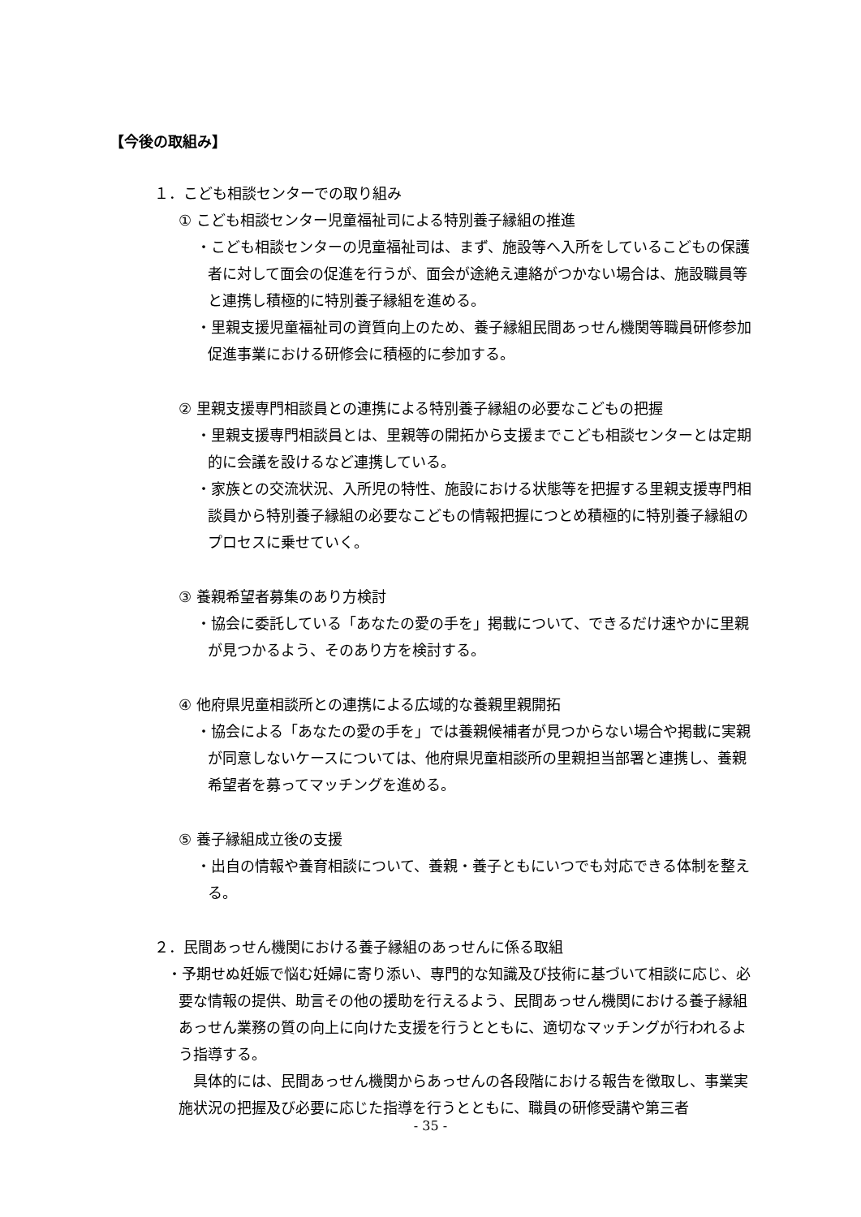【今後の取組み】
１．こども相談センターでの取り組み
① こども相談センター児童福祉司による特別養子縁組の推進
・こども相談センターの児童福祉司は、まず、施設等へ入所をしているこどもの保護者に対して面会の促進を行うが、面会が途絶え連絡がつかない場合は、施設職員等と連携し積極的に特別養子縁組を進める。
・里親支援児童福祉司の資質向上のため、養子縁組民間あっせん機関等職員研修参加促進事業における研修会に積極的に参加する。
② 里親支援専門相談員との連携による特別養子縁組の必要なこどもの把握
・里親支援専門相談員とは、里親等の開拓から支援までこども相談センターとは定期的に会議を設けるなど連携している。
・家族との交流状況、入所児の特性、施設における状態等を把握する里親支援専門相談員から特別養子縁組の必要なこどもの情報把握につとめ積極的に特別養子縁組のプロセスに乗せていく。
③ 養親希望者募集のあり方検討
・協会に委託している「あなたの愛の手を」掲載について、できるだけ速やかに里親が見つかるよう、そのあり方を検討する。
④ 他府県児童相談所との連携による広域的な養親里親開拓
・協会による「あなたの愛の手を」では養親候補者が見つからない場合や掲載に実親が同意しないケースについては、他府県児童相談所の里親担当部署と連携し、養親希望者を募ってマッチングを進める。
⑤ 養子縁組成立後の支援
・出自の情報や養育相談について、養親・養子ともにいつでも対応できる体制を整える。
２．民間あっせん機関における養子縁組のあっせんに係る取組
・予期せぬ妊娠で悩む妊婦に寄り添い、専門的な知識及び技術に基づいて相談に応じ、必要な情報の提供、助言その他の援助を行えるよう、民間あっせん機関における養子縁組あっせん業務の質の向上に向けた支援を行うとともに、適切なマッチングが行われるよう指導する。
具体的には、民間あっせん機関からあっせんの各段階における報告を徴取し、事業実施状況の把握及び必要に応じた指導を行うとともに、職員の研修受講や第三者
- 35 -